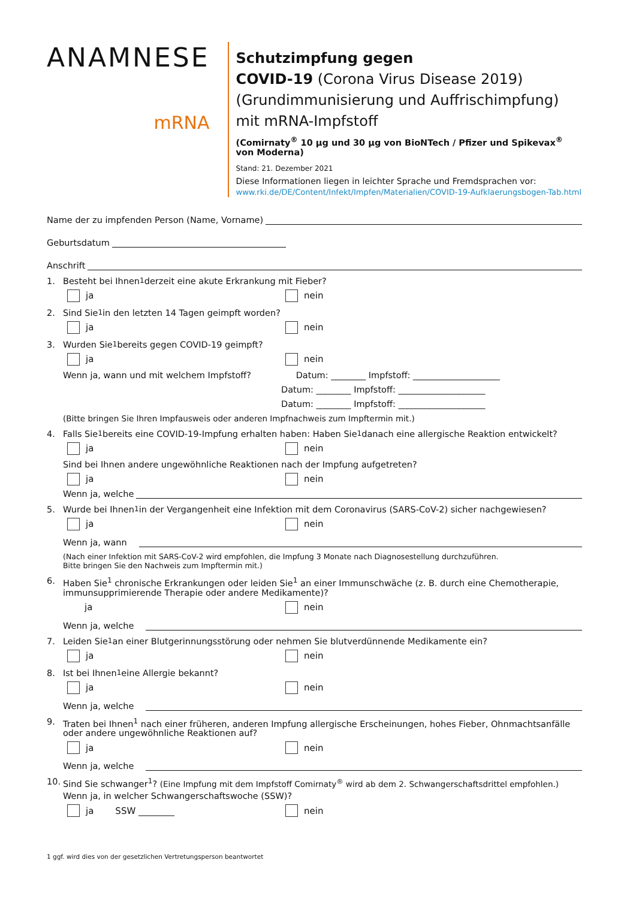ANAMNESE
mRNA
Schutzimpfung gegen
COVID-19 (Corona Virus Disease 2019)
(Grundimmunisierung und Auffrischimpfung)
mit mRNA-Impfstoff
(Comirnaty<sup>®</sup> 10 µg und 30 µg von BioNTech / Pfizer und Spikevax<sup>®</sup> von Moderna)
Stand: 21. Dezember 2021
Diese Informationen liegen in leichter Sprache und Fremdsprachen vor:
www.rki.de/DE/Content/Infekt/Impfen/Materialien/COVID-19-Aufklaerungsbogen-Tab.html
Name der zu impfenden Person (Name, Vorname)
Geburtsdatum
Anschrift
1. Besteht bei Ihnen<sup>1</sup> derzeit eine akute Erkrankung mit Fieber?
ja nein
2. Sind Sie<sup>1</sup> in den letzten 14 Tagen geimpft worden?
ja nein
3. Wurden Sie<sup>1</sup> bereits gegen COVID-19 geimpft?
ja nein
Wenn ja, wann und mit welchem Impfstoff? Datum: ________ Impfstoff: ____________________
Datum: ________ Impfstoff: ____________________
Datum: ________ Impfstoff: ____________________
(Bitte bringen Sie Ihren Impfausweis oder anderen Impfnachweis zum Impftermin mit.)
4. Falls Sie<sup>1</sup> bereits eine COVID-19-Impfung erhalten haben: Haben Sie<sup>1</sup> danach eine allergische Reaktion entwickelt?
ja nein
Sind bei Ihnen andere ungewöhnliche Reaktionen nach der Impfung aufgetreten?
ja nein
Wenn ja, welche
5. Wurde bei Ihnen<sup>1</sup> in der Vergangenheit eine Infektion mit dem Coronavirus (SARS-CoV-2) sicher nachgewiesen?
ja nein
Wenn ja, wann
(Nach einer Infektion mit SARS-CoV-2 wird empfohlen, die Impfung 3 Monate nach Diagnosestellung durchzuführen.
Bitte bringen Sie den Nachweis zum Impftermin mit.)
6. Haben Sie<sup>1</sup> chronische Erkrankungen oder leiden Sie<sup>1</sup> an einer Immunschwäche (z. B. durch eine Chemotherapie, immunsupprimierende Therapie oder andere Medikamente)?
ja nein
Wenn ja, welche
7. Leiden Sie<sup>1</sup> an einer Blutgerinnungsstörung oder nehmen Sie blutverdünnende Medikamente ein?
ja nein
8. Ist bei Ihnen<sup>1</sup> eine Allergie bekannt?
ja nein
Wenn ja, welche
9. Traten bei Ihnen<sup>1</sup> nach einer früheren, anderen Impfung allergische Erscheinungen, hohes Fieber, Ohnmachtsanfälle oder andere ungewöhnliche Reaktionen auf?
ja nein
Wenn ja, welche
10. Sind Sie schwanger<sup>1</sup>? (Eine Impfung mit dem Impfstoff Comirnaty<sup>®</sup> wird ab dem 2. Schwangerschaftsdrittel empfohlen.)
Wenn ja, in welcher Schwangerschaftswoche (SSW)?
ja SSW ________ nein
1 ggf. wird dies von der gesetzlichen Vertretungsperson beantwortet